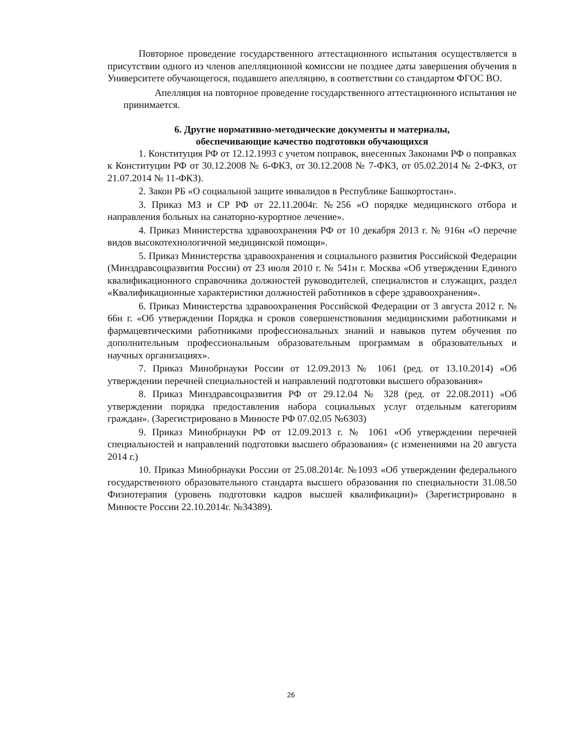Повторное проведение государственного аттестационного испытания осуществляется в присутствии одного из членов апелляционной комиссии не позднее даты завершения обучения в Университете обучающегося, подавшего апелляцию, в соответствии со стандартом ФГОС ВО.
Апелляция на повторное проведение государственного аттестационного испытания не принимается.
6. Другие нормативно-методические документы и материалы,
обеспечивающие качество подготовки обучающихся
1. Конституция РФ от 12.12.1993 с учетом поправок, внесенных Законами РФ о поправках к Конституции РФ от 30.12.2008 № 6-ФКЗ, от 30.12.2008 № 7-ФКЗ, от 05.02.2014 № 2-ФКЗ, от 21.07.2014 № 11-ФКЗ).
2. Закон РБ «О социальной защите инвалидов в Республике Башкортостан».
3. Приказ МЗ и СР РФ от 22.11.2004г. №256 «О порядке медицинского отбора и направления больных на санаторно-курортное лечение».
4. Приказ Министерства здравоохранения РФ от 10 декабря 2013 г. № 916н «О перечне видов высокотехнологичной медицинской помощи».
5. Приказ Министерства здравоохранения и социального развития Российской Федерации (Минздравсоцразвития России) от 23 июля 2010 г. № 541н г. Москва «Об утверждении Единого квалификационного справочника должностей руководителей, специалистов и служащих, раздел «Квалификационные характеристики должностей работников в сфере здравоохранения».
6. Приказ Министерства здравоохранения Российской Федерации от 3 августа 2012 г. № 66н г. «Об утверждении Порядка и сроков совершенствования медицинскими работниками и фармацевтическими работниками профессиональных знаний и навыков путем обучения по дополнительным профессиональным образовательным программам в образовательных и научных организациях».
7. Приказ Минобрнауки России от 12.09.2013 № 1061 (ред. от 13.10.2014) «Об утверждении перечней специальностей и направлений подготовки высшего образования»
8. Приказ Минздравсоцразвития РФ от 29.12.04 № 328 (ред. от 22.08.2011) «Об утверждении порядка предоставления набора социальных услуг отдельным категориям граждан». (Зарегистрировано в Минюсте РФ 07.02.05 №6303)
9. Приказ Минобрнауки РФ от 12.09.2013 г. № 1061 «Об утверждении перечней специальностей и направлений подготовки высшего образования» (с изменениями на 20 августа 2014 г.)
10. Приказ Минобрнауки России от 25.08.2014г. №1093 «Об утверждении федерального государственного образовательного стандарта высшего образования по специальности 31.08.50 Физиотерапия (уровень подготовки кадров высшей квалификации)» (Зарегистрировано в Минюсте России 22.10.2014г. №34389).
26